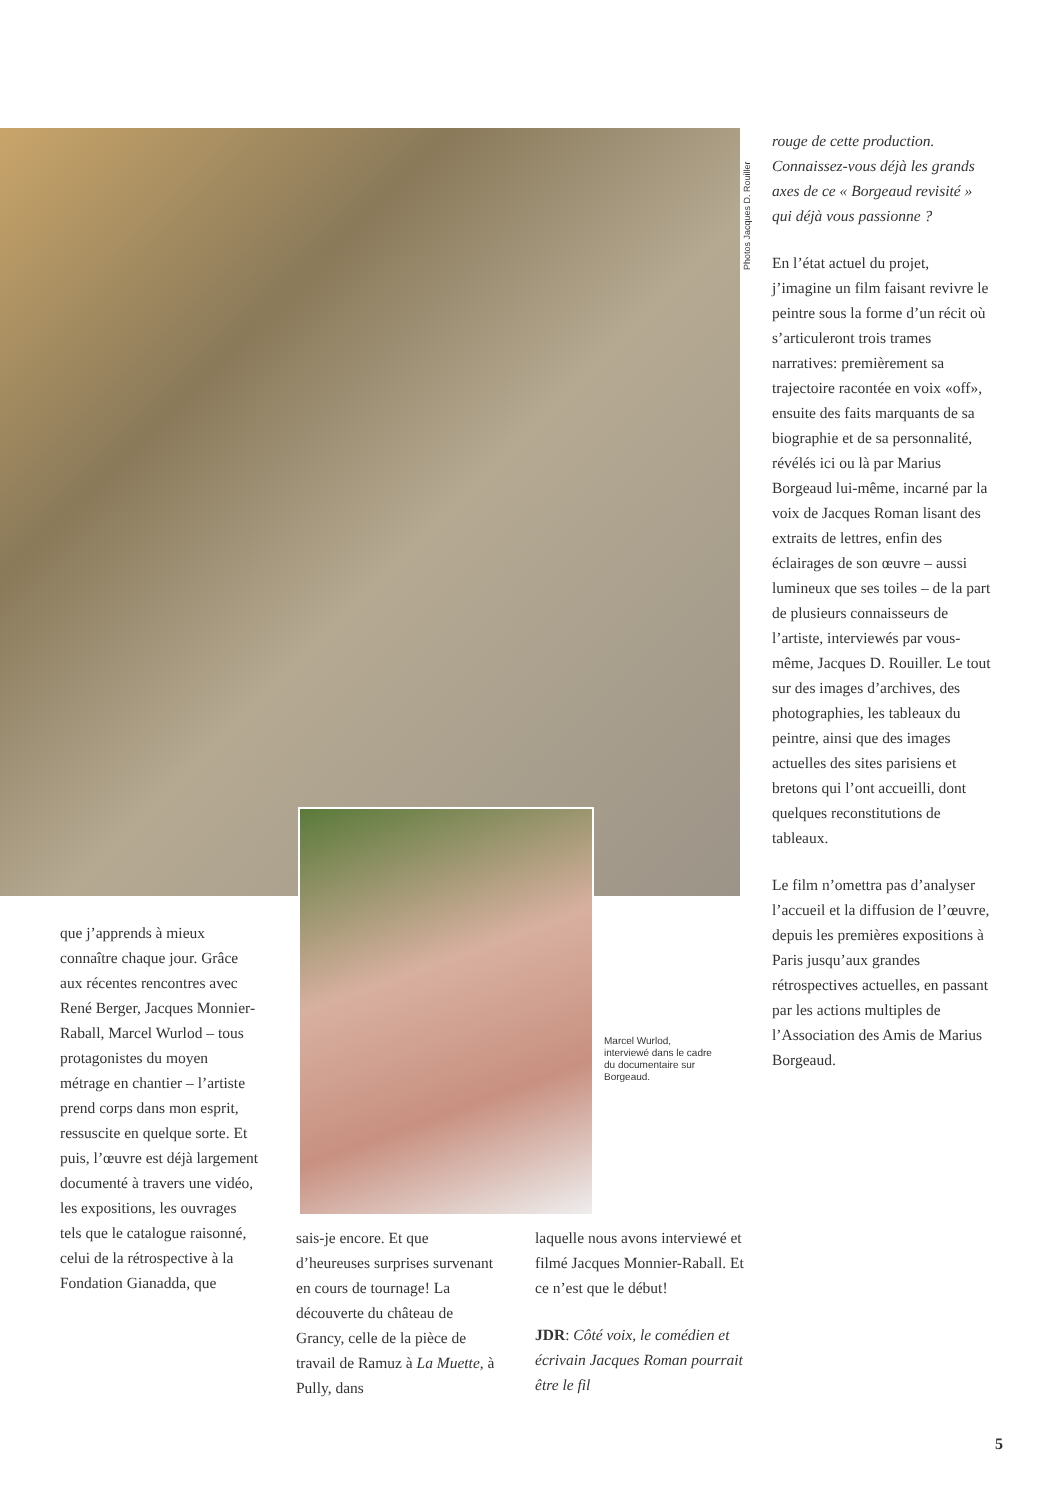Photos Jacques D. Rouiller
rouge de cette production. Connaissez-vous déjà les grands axes de ce « Borgeaud revisité » qui déjà vous passionne ?
En l’état actuel du projet, j’imagine un film faisant revivre le peintre sous la forme d’un récit où s’articuleront trois trames narratives: premièrement sa trajectoire racontée en voix «off», ensuite des faits marquants de sa biographie et de sa personnalité, révélés ici ou là par Marius Borgeaud lui-même, incarné par la voix de Jacques Roman lisant des extraits de lettres, enfin des éclairages de son œuvre – aussi lumineux que ses toiles – de la part de plusieurs connaisseurs de l’artiste, interviewés par vous-même, Jacques D. Rouiller. Le tout sur des images d’archives, des photographies, les tableaux du peintre, ainsi que des images actuelles des sites parisiens et bretons qui l’ont accueilli, dont quelques reconstitutions de tableaux.
Le film n’omettra pas d’analyser l’accueil et la diffusion de l’œuvre, depuis les premières expositions à Paris jusqu’aux grandes rétrospectives actuelles, en passant par les actions multiples de l’Association des Amis de Marius Borgeaud.
Marcel Wurlod, interviewé dans le cadre du documentaire sur Borgeaud.
que j’apprends à mieux connaître chaque jour. Grâce aux récentes rencontres avec René Berger, Jacques Monnier-Raball, Marcel Wurlod – tous protagonistes du moyen métrage en chantier – l’artiste prend corps dans mon esprit, ressuscite en quelque sorte. Et puis, l’œuvre est déjà largement documenté à travers une vidéo, les expositions, les ouvrages tels que le catalogue raisonné, celui de la rétrospective à la Fondation Gianadda, que
sais-je encore. Et que d’heureuses surprises survenant en cours de tournage! La découverte du château de Grancy, celle de la pièce de travail de Ramuz à La Muette, à Pully, dans
laquelle nous avons interviewé et filmé Jacques Monnier-Raball. Et ce n’est que le début!
JDR: Côté voix, le comédien et écrivain Jacques Roman pourrait être le fil
5